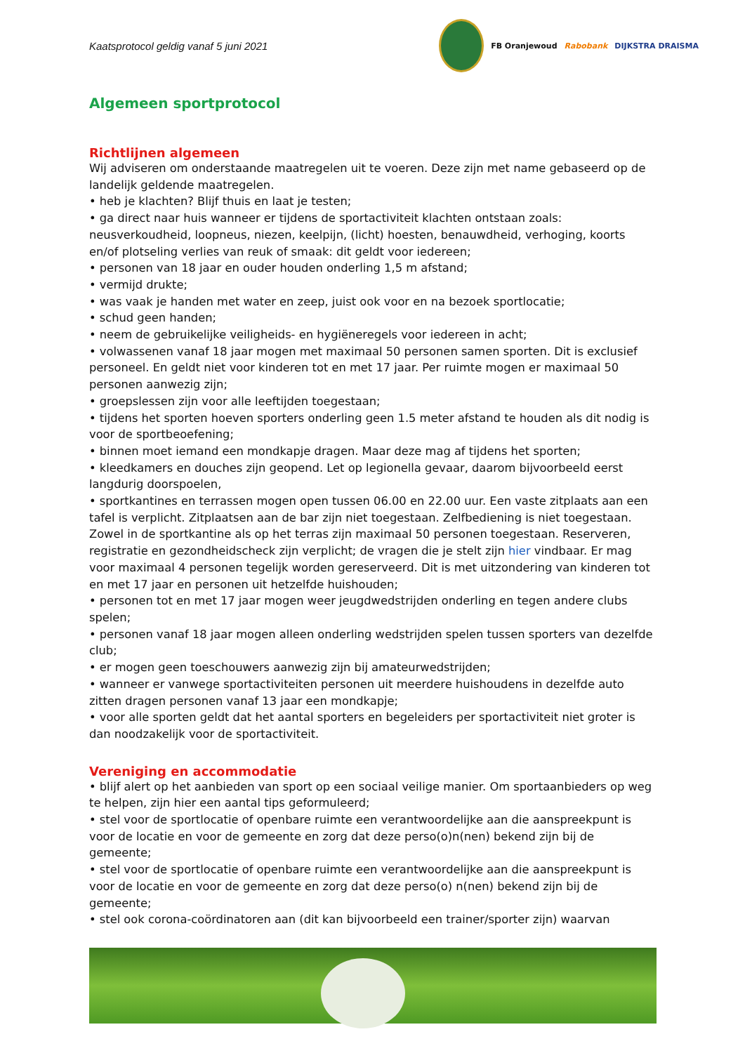Kaatsprotocol geldig vanaf 5 juni 2021
FB Oranjewoud Rabobank DIJKSTRA DRAISMA
Algemeen sportprotocol
Richtlijnen algemeen
Wij adviseren om onderstaande maatregelen uit te voeren. Deze zijn met name gebaseerd op de landelijk geldende maatregelen.
• heb je klachten? Blijf thuis en laat je testen;
• ga direct naar huis wanneer er tijdens de sportactiviteit klachten ontstaan zoals: neusverkoudheid, loopneus, niezen, keelpijn, (licht) hoesten, benauwdheid, verhoging, koorts en/of plotseling verlies van reuk of smaak: dit geldt voor iedereen;
• personen van 18 jaar en ouder houden onderling 1,5 m afstand;
• vermijd drukte;
• was vaak je handen met water en zeep, juist ook voor en na bezoek sportlocatie;
• schud geen handen;
• neem de gebruikelijke veiligheids- en hygiëneregels voor iedereen in acht;
• volwassenen vanaf 18 jaar mogen met maximaal 50 personen samen sporten. Dit is exclusief personeel. En geldt niet voor kinderen tot en met 17 jaar. Per ruimte mogen er maximaal 50 personen aanwezig zijn;
• groepslessen zijn voor alle leeftijden toegestaan;
• tijdens het sporten hoeven sporters onderling geen 1.5 meter afstand te houden als dit nodig is voor de sportbeoefening;
• binnen moet iemand een mondkapje dragen. Maar deze mag af tijdens het sporten;
• kleedkamers en douches zijn geopend. Let op legionella gevaar, daarom bijvoorbeeld eerst langdurig doorspoelen,
• sportkantines en terrassen mogen open tussen 06.00 en 22.00 uur. Een vaste zitplaats aan een tafel is verplicht. Zitplaatsen aan de bar zijn niet toegestaan. Zelfbediening is niet toegestaan. Zowel in de sportkantine als op het terras zijn maximaal 50 personen toegestaan. Reserveren, registratie en gezondheidscheck zijn verplicht; de vragen die je stelt zijn hier vindbaar. Er mag voor maximaal 4 personen tegelijk worden gereserveerd. Dit is met uitzondering van kinderen tot en met 17 jaar en personen uit hetzelfde huishouden;
• personen tot en met 17 jaar mogen weer jeugdwedstrijden onderling en tegen andere clubs spelen;
• personen vanaf 18 jaar mogen alleen onderling wedstrijden spelen tussen sporters van dezelfde club;
• er mogen geen toeschouwers aanwezig zijn bij amateurwedstrijden;
• wanneer er vanwege sportactiviteiten personen uit meerdere huishoudens in dezelfde auto zitten dragen personen vanaf 13 jaar een mondkapje;
• voor alle sporten geldt dat het aantal sporters en begeleiders per sportactiviteit niet groter is dan noodzakelijk voor de sportactiviteit.
Vereniging en accommodatie
• blijf alert op het aanbieden van sport op een sociaal veilige manier. Om sportaanbieders op weg te helpen, zijn hier een aantal tips geformuleerd;
• stel voor de sportlocatie of openbare ruimte een verantwoordelijke aan die aanspreekpunt is voor de locatie en voor de gemeente en zorg dat deze perso(o)n(nen) bekend zijn bij de gemeente;
• stel voor de sportlocatie of openbare ruimte een verantwoordelijke aan die aanspreekpunt is voor de locatie en voor de gemeente en zorg dat deze perso(o) n(nen) bekend zijn bij de gemeente;
• stel ook corona-coördinatoren aan (dit kan bijvoorbeeld een trainer/sporter zijn) waarvan